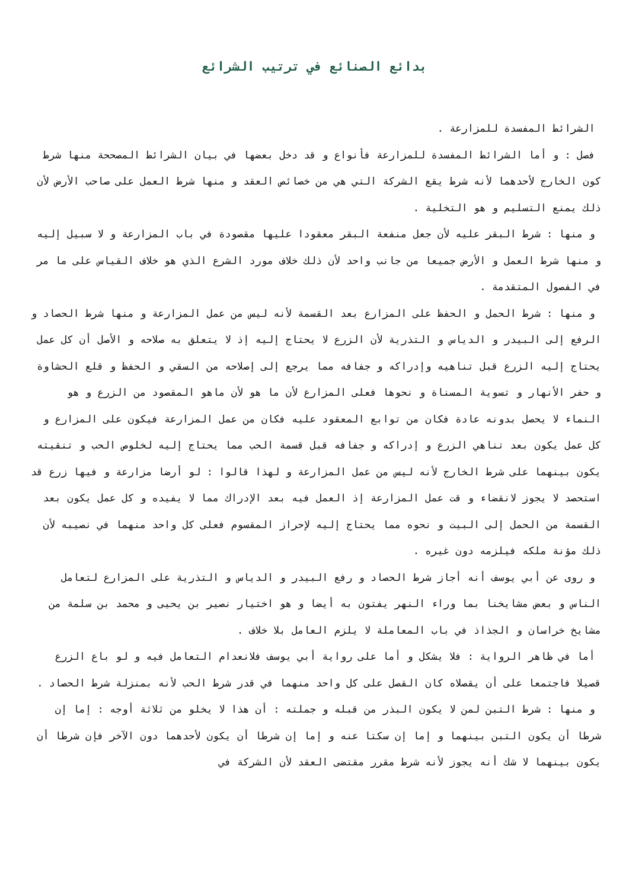بدائع الصنائع في ترتيب الشرائع
الشرائط المفسدة للمزارعة .
فصل : و أما الشرائط المفسدة للمزارعة فأنواع و قد دخل بعضها في بيان الشرائط المصححة منها شرط كون الخارج لأحدهما لأنه شرط يقع الشركة التي هي من خصائص العقد و منها شرط العمل على صاحب الأرض لأن ذلك يمنع التسليم و هو التخلية .
و منها : شرط البقر عليه لأن جعل منفعة البقر معقودا عليها مقصودة في باب المزارعة و لا سبيل إليه و منها شرط العمل و الأرض جميعا من جانب واحد لأن ذلك خلاف مورد الشرع الذي هو خلاف القياس على ما مر في الفصول المتقدمة .
و منها : شرط الحمل و الحفظ على المزارع بعد القسمة لأنه ليس من عمل المزارعة و منها شرط الحصاد و الرفع إلى البيدر و الدياس و التذرية لأن الزرع لا يحتاج إليه إذ لا يتعلق به صلاحه و الأصل أن كل عمل يحتاج إليه الزرع قبل تناهيه وإدراكه و جفافه مما يرجع إلى إصلاحه من السقي و الحفظ و قلع الحشاوة و حفر الأنهار و تسوية المسناة و نحوها فعلى المزارع لأن ما هو لأن ماهو المقصود من الزرع و هو النماء لا يحصل بدونه عادة فكان من توابع المعقود عليه فكان من عمل المزارعة فيكون على المزارع و كل عمل يكون بعد تناهي الزرع و إدراكه و جفافه قبل قسمة الحب مما يحتاج إليه لخلوص الحب و تنقيته يكون بينهما على شرط الخارج لأنه ليس من عمل المزارعة و لهذا قالوا : لو أرضا مزارعة و فيها زرع قد استحصد لا يجوز لانقضاء و قت عمل المزارعة إذ العمل فيه بعد الإدراك مما لا يفيده و كل عمل يكون بعد القسمة من الحمل إلى البيت و نحوه مما يحتاج إليه لإحراز المقسوم فعلى كل واحد منهما في نصيبه لأن ذلك مؤنة ملكه فيلزمه دون غيره .
و روى عن أبي يوسف أنه أجاز شرط الحصاد و رفع البيدر و الدياس و التذرية على المزارع لتعامل الناس و بعض مشايخنا بما وراء النهر يفتون به أيضا و هو اختيار نصير بن يحيى و محمد بن سلمة من مشايخ خراسان و الجذاذ في باب المعاملة لا يلزم العامل بلا خلاف .
أما في ظاهر الرواية : فلا يشكل و أما على رواية أبي يوسف فلانعدام التعامل فيه و لو باع الزرع قصيلا فاجتمعا على أن يقصلاه كان القصل على كل واحد منهما في قدر شرط الحب لأنه بمنزلة شرط الحصاد .
و منها : شرط التبن لمن لا يكون البذر من قبله و جملته : أن هذا لا يخلو من ثلاثة أوجه : إما إن شرطا أن يكون التبن بينهما و إما إن سكتا عنه و إما إن شرطا أن يكون لأحدهما دون الآخر فإن شرطا أن يكون بينهما لا شك أنه يجوز لأنه شرط مقرر مقتضى العقد لأن الشركة في